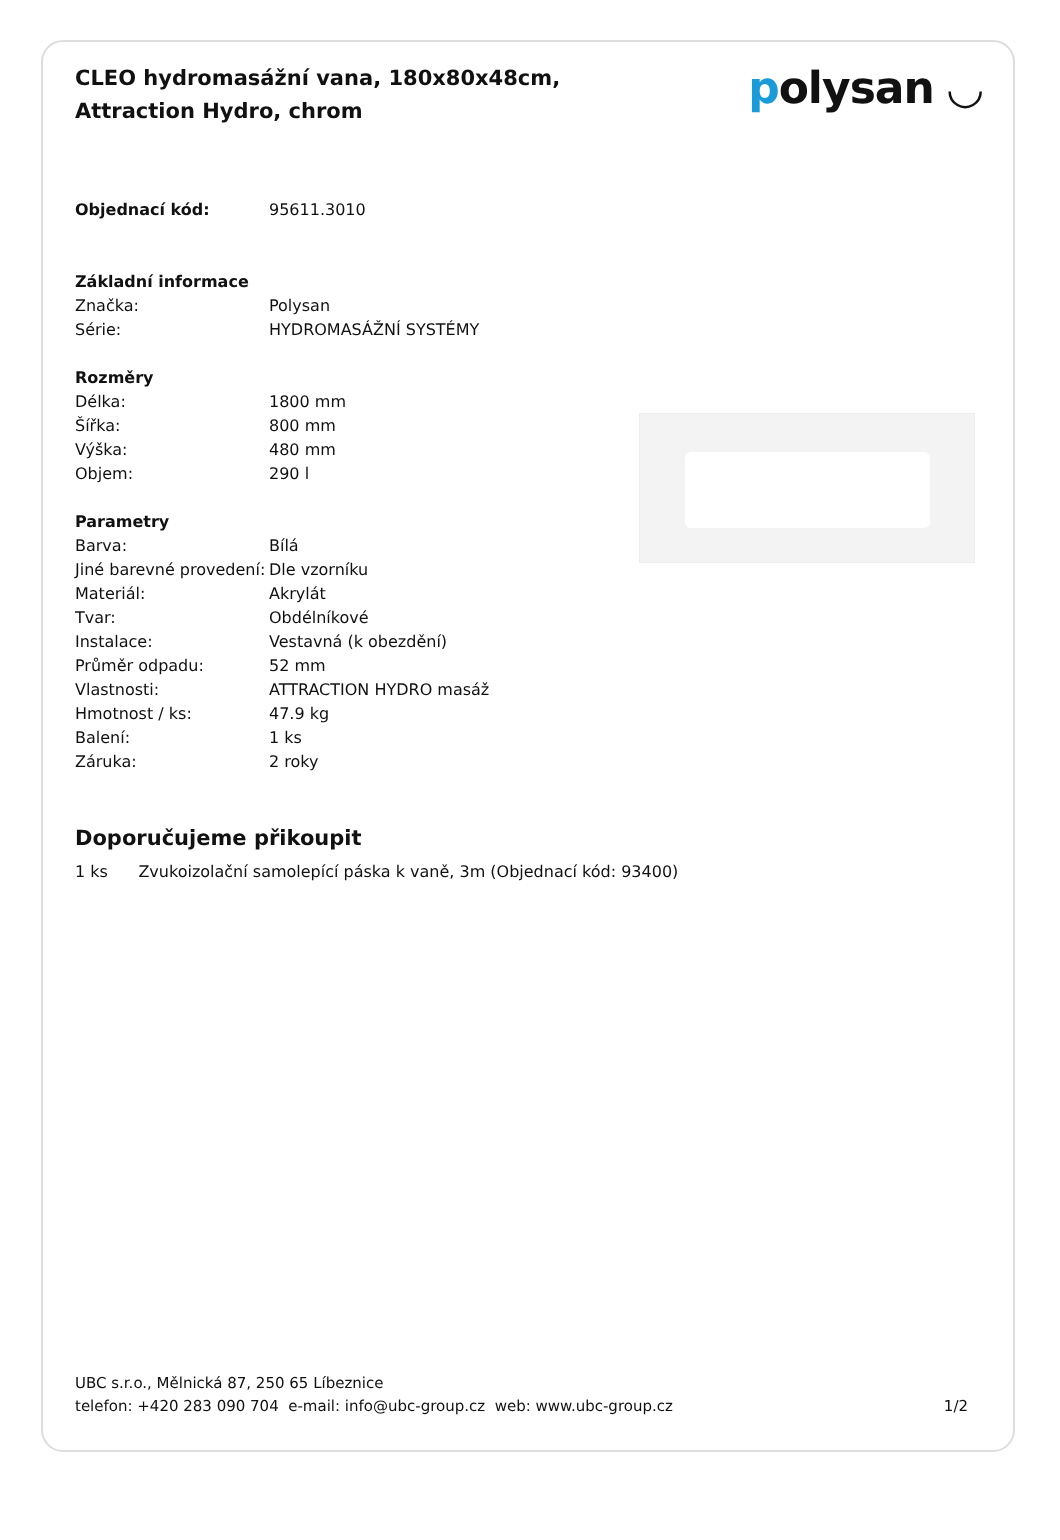CLEO hydromasážní vana, 180x80x48cm, Attraction Hydro, chrom
polysan ◡
| Objednací kód: | 95611.3010 |
| Základní informace | |
| Značka: | Polysan |
| Série: | HYDROMASÁŽNÍ SYSTÉMY |
| Rozměry | |
| Délka: | 1800 mm |
| Šířka: | 800 mm |
| Výška: | 480 mm |
| Objem: | 290 l |
| Parametry | |
| Barva: | Bílá |
| Jiné barevné provedení: | Dle vzorníku |
| Materiál: | Akrylát |
| Tvar: | Obdélníkové |
| Instalace: | Vestavná (k obezdění) |
| Průměr odpadu: | 52 mm |
| Vlastnosti: | ATTRACTION HYDRO masáž |
| Hmotnost / ks: | 47.9 kg |
| Balení: | 1 ks |
| Záruka: | 2 roky |
Doporučujeme přikoupit
1 ks Zvukoizolační samolepící páska k vaně, 3m (Objednací kód: 93400)
UBC s.r.o., Mělnická 87, 250 65 Líbeznice
telefon: +420 283 090 704 e-mail: info@ubc-group.cz web: www.ubc-group.cz 1/2